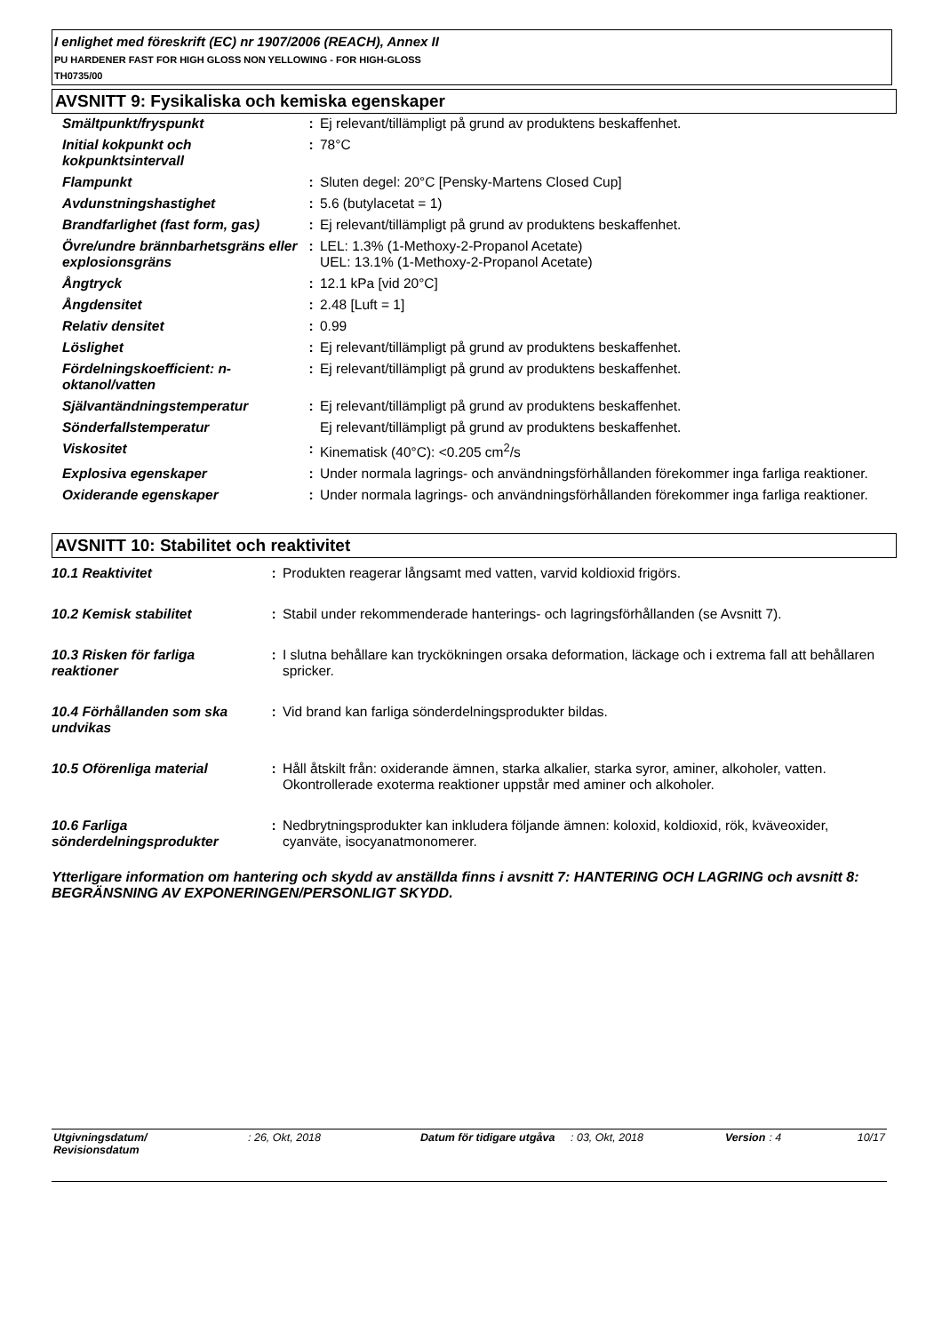I enlighet med föreskrift (EC) nr 1907/2006 (REACH), Annex II
PU HARDENER FAST FOR HIGH GLOSS NON YELLOWING - FOR HIGH-GLOSS
TH0735/00
AVSNITT 9: Fysikaliska och kemiska egenskaper
| Smältpunkt/fryspunkt | : | Ej relevant/tillämpligt på grund av produktens beskaffenhet. |
| Initial kokpunkt och kokpunktsintervall | : | 78°C |
| Flampunkt | : | Sluten degel: 20°C [Pensky-Martens Closed Cup] |
| Avdunstningshastighet | : | 5.6 (butylacetat = 1) |
| Brandfarlighet (fast form, gas) | : | Ej relevant/tillämpligt på grund av produktens beskaffenhet. |
| Övre/undre brännbarhetsgräns eller explosionsgräns | : | LEL: 1.3% (1-Methoxy-2-Propanol Acetate) UEL: 13.1% (1-Methoxy-2-Propanol Acetate) |
| Ångtryck | : | 12.1 kPa [vid 20°C] |
| Ångdensitet | : | 2.48 [Luft = 1] |
| Relativ densitet | : | 0.99 |
| Löslighet | : | Ej relevant/tillämpligt på grund av produktens beskaffenhet. |
| Fördelningskoefficient: n-oktanol/vatten | : | Ej relevant/tillämpligt på grund av produktens beskaffenhet. |
| Självantändningstemperatur | : | Ej relevant/tillämpligt på grund av produktens beskaffenhet. |
| Sönderfallstemperatur | | Ej relevant/tillämpligt på grund av produktens beskaffenhet. |
| Viskositet | : | Kinematisk (40°C): <0.205 cm<sup>2</sup>/s |
| Explosiva egenskaper | : | Under normala lagrings- och användningsförhållanden förekommer inga farliga reaktioner. |
| Oxiderande egenskaper | : | Under normala lagrings- och användningsförhållanden förekommer inga farliga reaktioner. |
AVSNITT 10: Stabilitet och reaktivitet
| 10.1 Reaktivitet | : | Produkten reagerar långsamt med vatten, varvid koldioxid frigörs. |
| 10.2 Kemisk stabilitet | : | Stabil under rekommenderade hanterings- och lagringsförhållanden (se Avsnitt 7). |
| 10.3 Risken för farliga reaktioner | : | I slutna behållare kan tryckökningen orsaka deformation, läckage och i extrema fall att behållaren spricker. |
| 10.4 Förhållanden som ska undvikas | : | Vid brand kan farliga sönderdelningsprodukter bildas. |
| 10.5 Oförenliga material | : | Håll åtskilt från: oxiderande ämnen, starka alkalier, starka syror, aminer, alkoholer, vatten. Okontrollerade exoterma reaktioner uppstår med aminer och alkoholer. |
| 10.6 Farliga sönderdelningsprodukter | : | Nedbrytningsprodukter kan inkludera följande ämnen: koloxid, koldioxid, rök, kväveoxider, cyanväte, isocyanatmonomerer. |
Ytterligare information om hantering och skydd av anställda finns i avsnitt 7: HANTERING OCH LAGRING och avsnitt 8: BEGRÄNSNING AV EXPONERINGEN/PERSONLIGT SKYDD.
| Utgivningsdatum/ Revisionsdatum | : 26, Okt, 2018 | Datum för tidigare utgåva | : 03, Okt, 2018 | Version | : 4 | 10/17 |